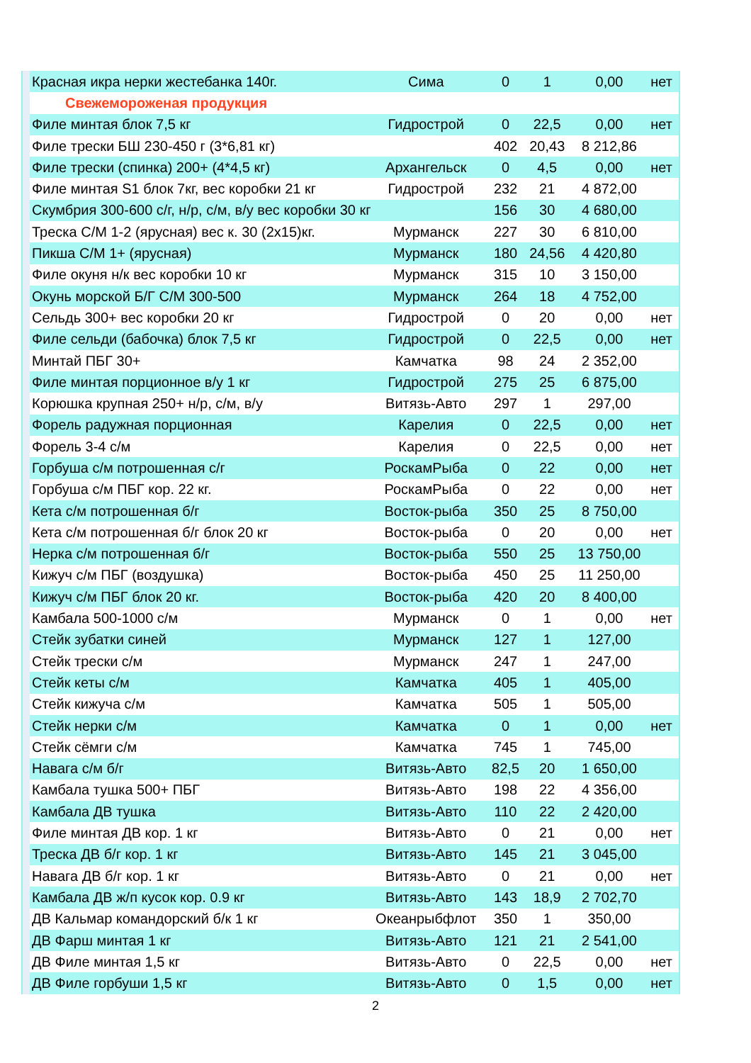| | Красная икра нерки жестебанка 140г. | Сима | 0 | 1 | 0,00 | нет |
| | Свежемороженая продукция | | | | | |
| | Филе минтая блок 7,5 кг | Гидрострой | 0 | 22,5 | 0,00 | нет |
| | Филе трески БШ 230-450 г (3*6,81 кг) | | 402 | 20,43 | 8 212,86 | |
| | Филе трески (спинка) 200+ (4*4,5 кг) | Архангельск | 0 | 4,5 | 0,00 | нет |
| | Филе минтая S1 блок 7кг, вес коробки 21 кг | Гидрострой | 232 | 21 | 4 872,00 | |
| | Скумбрия 300-600 с/г, н/р, с/м, в/у вес коробки 30 кг | | 156 | 30 | 4 680,00 | |
| | Треска С/М 1-2 (ярусная) вес к. 30 (2х15)кг. | Мурманск | 227 | 30 | 6 810,00 | |
| | Пикша С/М 1+ (ярусная) | Мурманск | 180 | 24,56 | 4 420,80 | |
| | Филе окуня н/к вес коробки 10 кг | Мурманск | 315 | 10 | 3 150,00 | |
| | Окунь морской Б/Г С/М 300-500 | Мурманск | 264 | 18 | 4 752,00 | |
| | Сельдь 300+ вес коробки 20 кг | Гидрострой | 0 | 20 | 0,00 | нет |
| | Филе сельди (бабочка) блок 7,5 кг | Гидрострой | 0 | 22,5 | 0,00 | нет |
| | Минтай ПБГ 30+ | Камчатка | 98 | 24 | 2 352,00 | |
| | Филе минтая порционное в/у 1 кг | Гидрострой | 275 | 25 | 6 875,00 | |
| | Корюшка крупная 250+ н/р, с/м, в/у | Витязь-Авто | 297 | 1 | 297,00 | |
| | Форель радужная порционная | Карелия | 0 | 22,5 | 0,00 | нет |
| | Форель 3-4 с/м | Карелия | 0 | 22,5 | 0,00 | нет |
| | Горбуша с/м потрошенная с/г | РоскамРыба | 0 | 22 | 0,00 | нет |
| | Горбуша с/м ПБГ кор. 22 кг. | РоскамРыба | 0 | 22 | 0,00 | нет |
| | Кета с/м потрошенная б/г | Восток-рыба | 350 | 25 | 8 750,00 | |
| | Кета с/м потрошенная б/г блок 20 кг | Восток-рыба | 0 | 20 | 0,00 | нет |
| | Нерка с/м потрошенная б/г | Восток-рыба | 550 | 25 | 13 750,00 | |
| | Кижуч с/м ПБГ (воздушка) | Восток-рыба | 450 | 25 | 11 250,00 | |
| | Кижуч с/м ПБГ блок 20 кг. | Восток-рыба | 420 | 20 | 8 400,00 | |
| | Камбала 500-1000 с/м | Мурманск | 0 | 1 | 0,00 | нет |
| | Стейк зубатки синей | Мурманск | 127 | 1 | 127,00 | |
| | Стейк трески с/м | Мурманск | 247 | 1 | 247,00 | |
| | Стейк кеты с/м | Камчатка | 405 | 1 | 405,00 | |
| | Стейк кижуча с/м | Камчатка | 505 | 1 | 505,00 | |
| | Стейк нерки с/м | Камчатка | 0 | 1 | 0,00 | нет |
| | Стейк сёмги с/м | Камчатка | 745 | 1 | 745,00 | |
| | Навага с/м б/г | Витязь-Авто | 82,5 | 20 | 1 650,00 | |
| | Камбала тушка 500+ ПБГ | Витязь-Авто | 198 | 22 | 4 356,00 | |
| | Камбала ДВ тушка | Витязь-Авто | 110 | 22 | 2 420,00 | |
| | Филе минтая ДВ кор. 1 кг | Витязь-Авто | 0 | 21 | 0,00 | нет |
| | Треска ДВ б/г кор. 1 кг | Витязь-Авто | 145 | 21 | 3 045,00 | |
| | Навага ДВ б/г кор. 1 кг | Витязь-Авто | 0 | 21 | 0,00 | нет |
| | Камбала ДВ ж/п кусок кор. 0.9 кг | Витязь-Авто | 143 | 18,9 | 2 702,70 | |
| | ДВ Кальмар командорский б/к 1 кг | Океанрыбфлот | 350 | 1 | 350,00 | |
| | ДВ Фарш минтая 1 кг | Витязь-Авто | 121 | 21 | 2 541,00 | |
| | ДВ Филе минтая 1,5 кг | Витязь-Авто | 0 | 22,5 | 0,00 | нет |
| | ДВ Филе горбуши 1,5 кг | Витязь-Авто | 0 | 1,5 | 0,00 | нет |
2